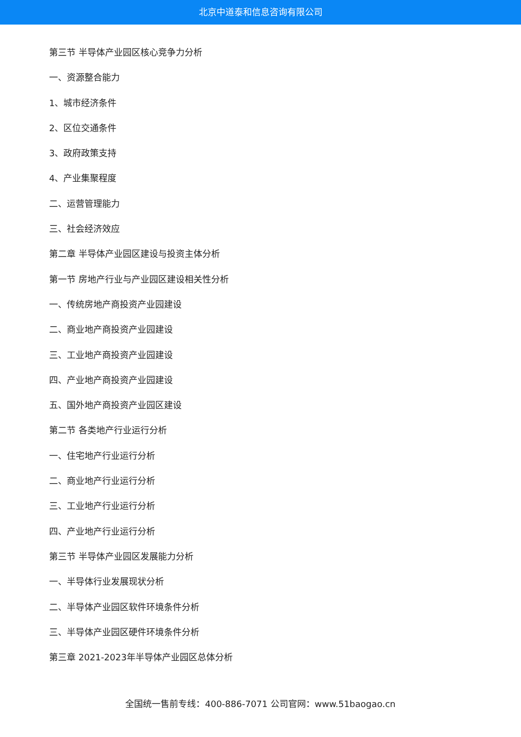北京中道泰和信息咨询有限公司
第三节 半导体产业园区核心竞争力分析
一、资源整合能力
1、城市经济条件
2、区位交通条件
3、政府政策支持
4、产业集聚程度
二、运营管理能力
三、社会经济效应
第二章 半导体产业园区建设与投资主体分析
第一节 房地产行业与产业园区建设相关性分析
一、传统房地产商投资产业园建设
二、商业地产商投资产业园建设
三、工业地产商投资产业园建设
四、产业地产商投资产业园建设
五、国外地产商投资产业园区建设
第二节 各类地产行业运行分析
一、住宅地产行业运行分析
二、商业地产行业运行分析
三、工业地产行业运行分析
四、产业地产行业运行分析
第三节 半导体产业园区发展能力分析
一、半导体行业发展现状分析
二、半导体产业园区软件环境条件分析
三、半导体产业园区硬件环境条件分析
第三章 2021-2023年半导体产业园区总体分析
全国统一售前专线：400-886-7071 公司官网：www.51baogao.cn